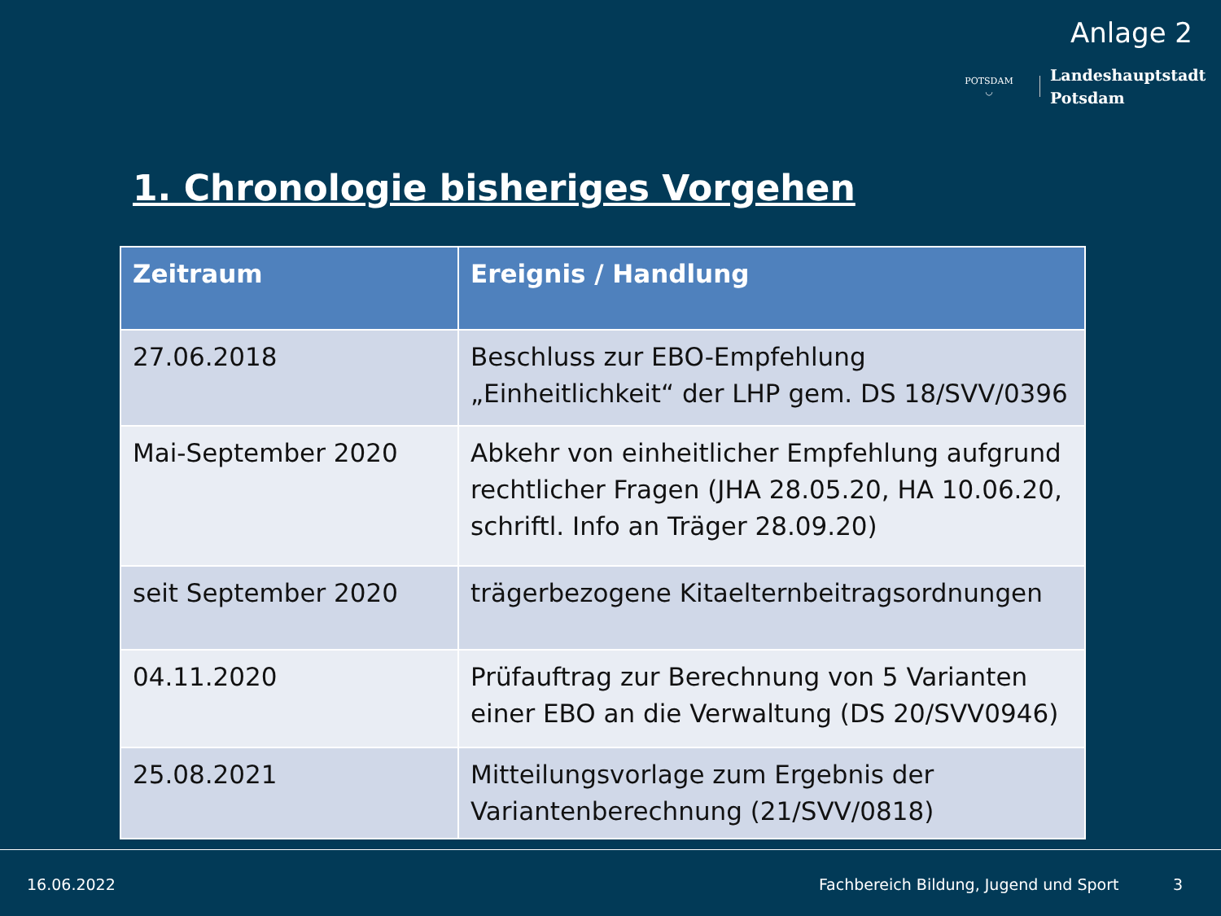Anlage 2
POTSDAM
◡
Landeshauptstadt
Potsdam
1. Chronologie bisheriges Vorgehen
| Zeitraum | Ereignis / Handlung |
| --- | --- |
| 27.06.2018 | Beschluss zur EBO-Empfehlung „Einheitlichkeit“ der LHP gem. DS 18/SVV/0396 |
| Mai-September 2020 | Abkehr von einheitlicher Empfehlung aufgrund rechtlicher Fragen (JHA 28.05.20, HA 10.06.20, schriftl. Info an Träger 28.09.20) |
| seit September 2020 | trägerbezogene Kitaelternbeitragsordnungen |
| 04.11.2020 | Prüfauftrag zur Berechnung von 5 Varianten einer EBO an die Verwaltung (DS 20/SVV0946) |
| 25.08.2021 | Mitteilungsvorlage zum Ergebnis der Variantenberechnung (21/SVV/0818) |
16.06.2022
Fachbereich Bildung, Jugend und Sport 3